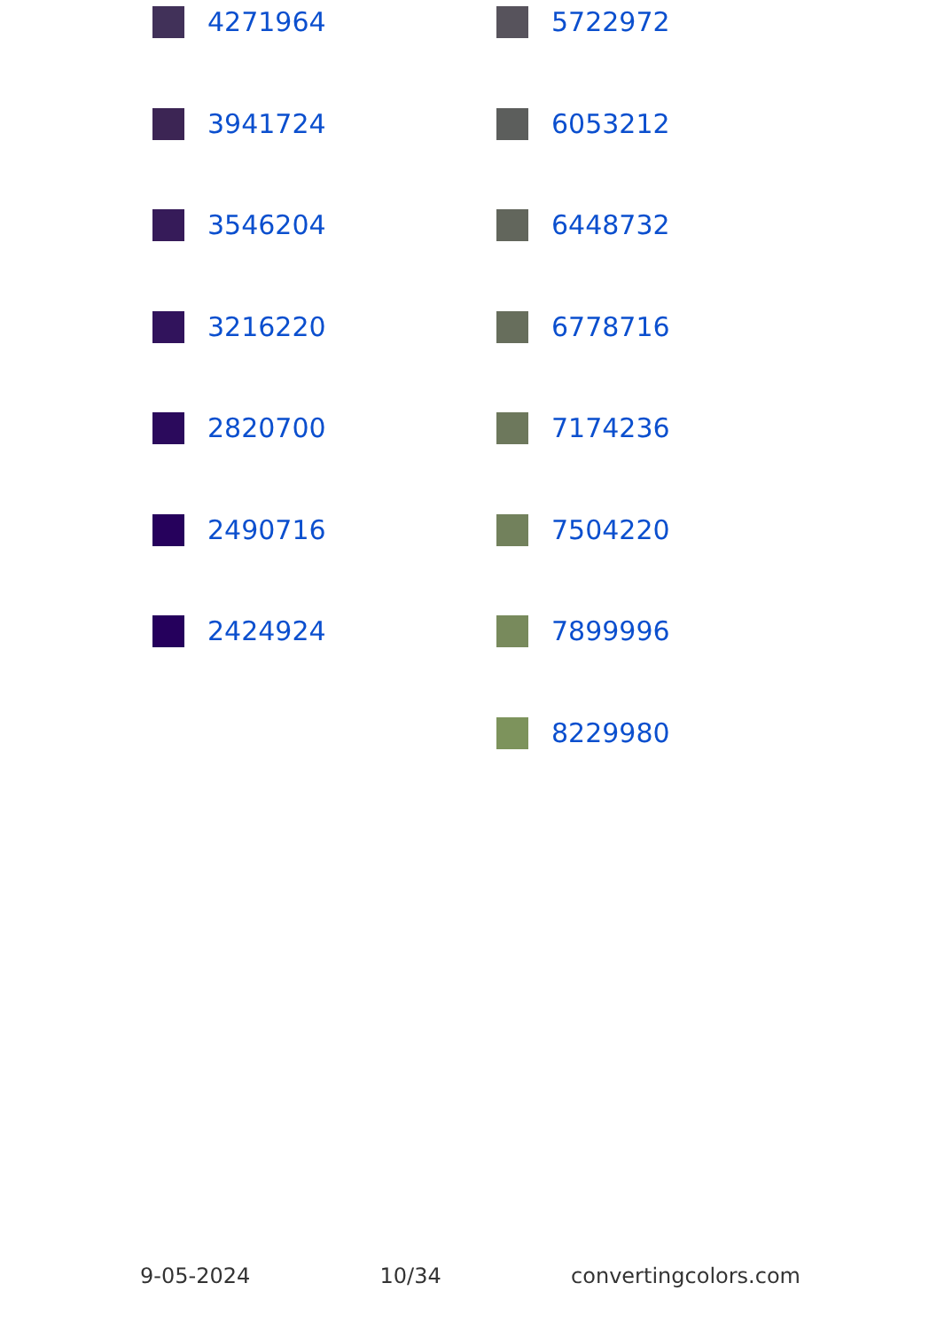4271964
3941724
3546204
3216220
2820700
2490716
2424924
5722972
6053212
6448732
6778716
7174236
7504220
7899996
8229980
9-05-2024 10/34 convertingcolors.com